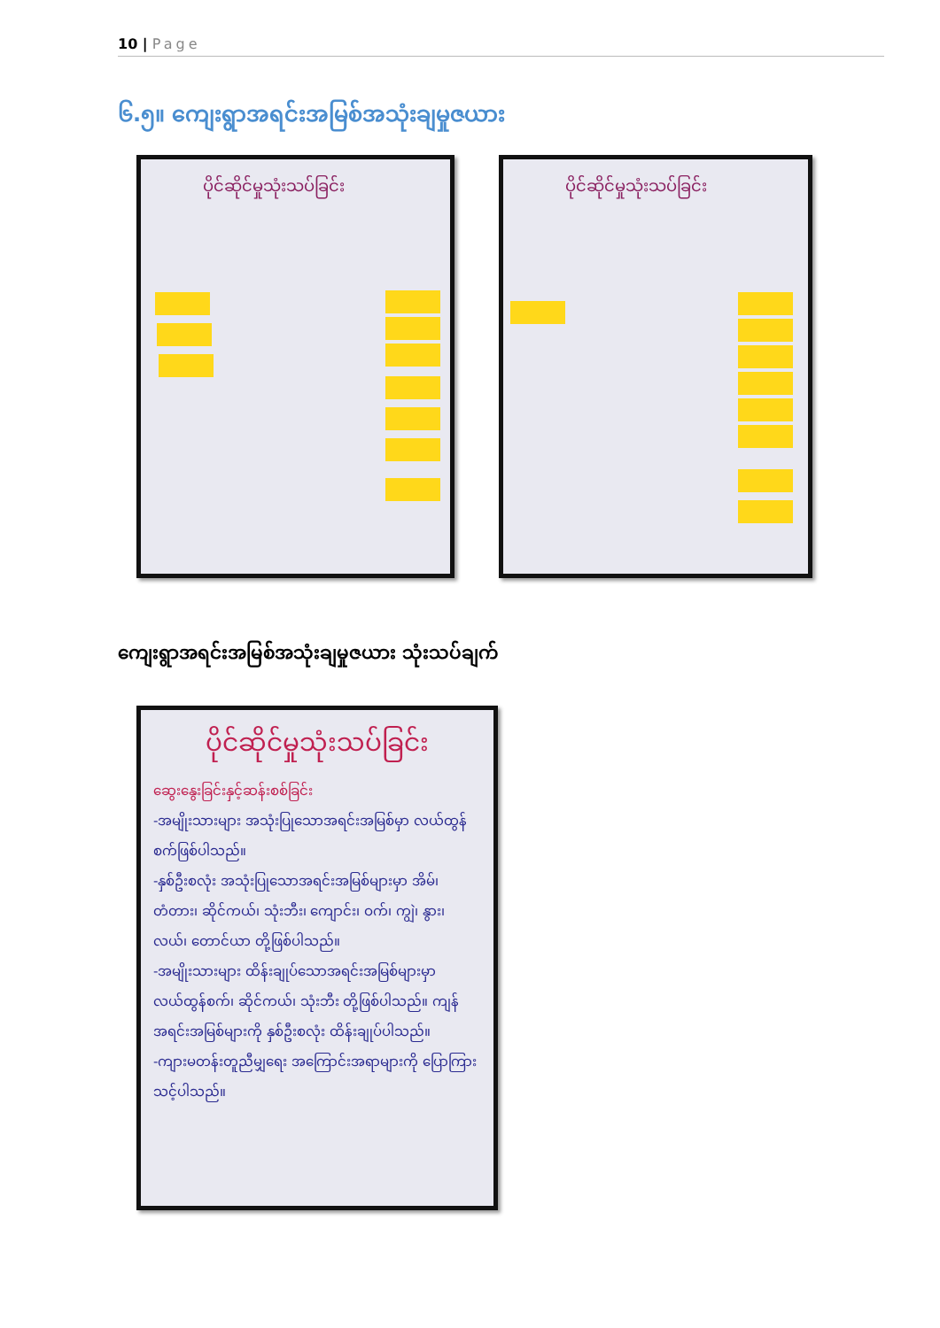10 | Page
၆.၅။ ကျေးရွာအရင်းအမြစ်အသုံးချမှုဇယား
ပိုင်ဆိုင်မှုသုံးသပ်ခြင်း ပိုင်ဆိုင်မှုသုံးသပ်ခြင်း
ကျေးရွာအရင်းအမြစ်အသုံးချမှုဇယား သုံးသပ်ချက်
ပိုင်ဆိုင်မှုသုံးသပ်ခြင်း
ဆွေးနွေးခြင်းနှင့်ဆန်းစစ်ခြင်း
-အမျိုးသားများ အသုံးပြုသောအရင်းအမြစ်မှာ လယ်ထွန်စက်ဖြစ်ပါသည်။
-နှစ်ဦးစလုံး အသုံးပြုသောအရင်းအမြစ်များမှာ အိမ်၊ တံတား၊ ဆိုင်ကယ်၊ သုံးဘီး၊ ကျောင်း၊ ဝက်၊ ကျွဲ၊ နွား၊ လယ်၊ တောင်ယာ တို့ဖြစ်ပါသည်။
-အမျိုးသားများ ထိန်းချုပ်သောအရင်းအမြစ်များမှာ လယ်ထွန်စက်၊ ဆိုင်ကယ်၊ သုံးဘီး တို့ဖြစ်ပါသည်။ ကျန်အရင်းအမြစ်များကို နှစ်ဦးစလုံး ထိန်းချုပ်ပါသည်။
-ကျားမတန်းတူညီမျှရေး အကြောင်းအရာများကို ပြောကြားသင့်ပါသည်။